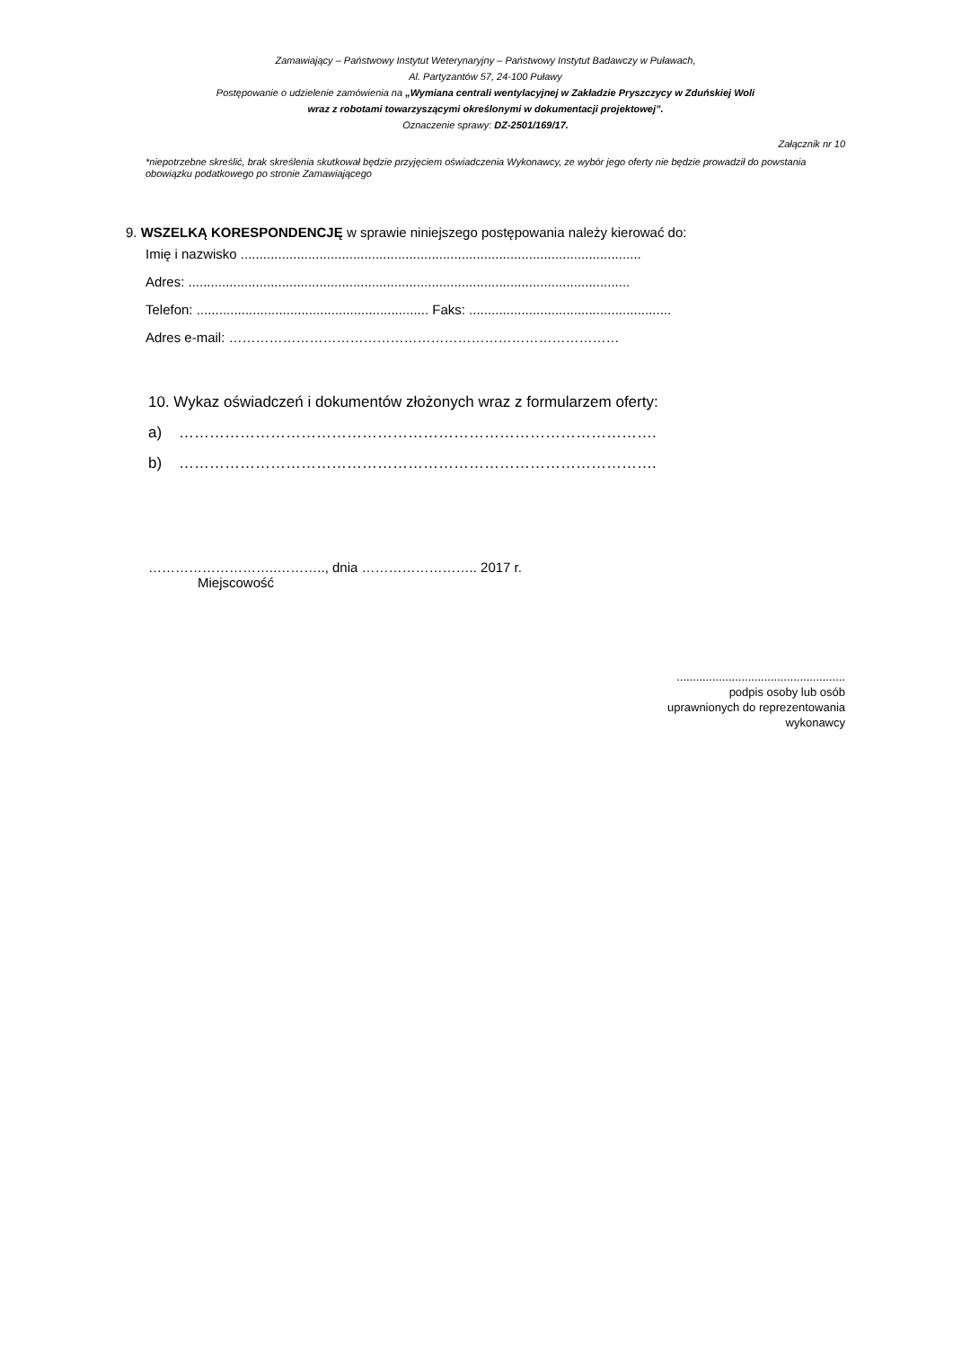Zamawiający – Państwowy Instytut Weterynaryjny – Państwowy Instytut Badawczy w Puławach,
Al. Partyzantów 57, 24-100 Puławy
Postępowanie o udzielenie zamówienia na „Wymiana centrali wentylacyjnej w Zakładzie Pryszczycy w Zduńskiej Woli
wraz z robotami towarzyszącymi określonymi w dokumentacji projektowej”.
Oznaczenie sprawy: DZ-2501/169/17.
Załącznik nr 10
*niepotrzebne skreślić, brak skreślenia skutkował będzie przyjęciem oświadczenia Wykonawcy, ze wybór jego oferty nie będzie prowadził do powstania obowiązku podatkowego po stronie Zamawiającego
9. WSZELKĄ KORESPONDENCJĘ w sprawie niniejszego postępowania należy kierować do:
Imię i nazwisko ...........................................................................................................
Adres: ......................................................................................................................
Telefon: .............................................................. Faks: ......................................................
Adres e-mail: ……………………………………………………………………………
10. Wykaz oświadczeń i dokumentów złożonych wraz z formularzem oferty:
a) ………………………………………………………………………………….
b) ………………………………………………………………………………….
………………………..……….., dnia …………………….. 2017 r.
Miejscowość
....................................................
podpis osoby lub osób
uprawnionych do reprezentowania
wykonawcy